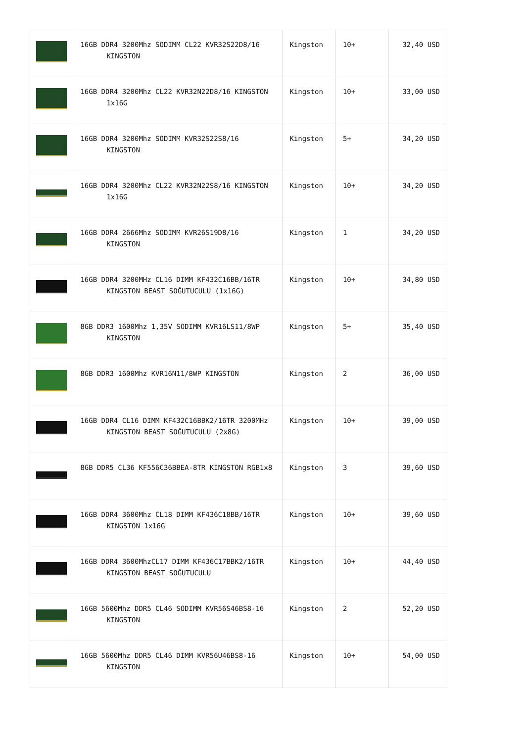| | 16GB DDR4 3200Mhz SODIMM CL22 KVR32S22D8/16 KINGSTON | Kingston | 10+ | 32,40 USD |
| | 16GB DDR4 3200Mhz CL22 KVR32N22D8/16 KINGSTON 1x16G | Kingston | 10+ | 33,00 USD |
| | 16GB DDR4 3200Mhz SODIMM KVR32S22S8/16 KINGSTON | Kingston | 5+ | 34,20 USD |
| | 16GB DDR4 3200Mhz CL22 KVR32N22S8/16 KINGSTON 1x16G | Kingston | 10+ | 34,20 USD |
| | 16GB DDR4 2666Mhz SODIMM KVR26S19D8/16 KINGSTON | Kingston | 1 | 34,20 USD |
| | 16GB DDR4 3200MHz CL16 DIMM KF432C16BB/16TR KINGSTON BEAST SOĞUTUCULU (1x16G) | Kingston | 10+ | 34,80 USD |
| | 8GB DDR3 1600Mhz 1,35V SODIMM KVR16LS11/8WP KINGSTON | Kingston | 5+ | 35,40 USD |
| | 8GB DDR3 1600Mhz KVR16N11/8WP KINGSTON | Kingston | 2 | 36,00 USD |
| | 16GB DDR4 CL16 DIMM KF432C16BBK2/16TR 3200MHz KINGSTON BEAST SOĞUTUCULU (2x8G) | Kingston | 10+ | 39,00 USD |
| | 8GB DDR5 CL36 KF556C36BBEA-8TR KINGSTON RGB1x8 | Kingston | 3 | 39,60 USD |
| | 16GB DDR4 3600Mhz CL18 DIMM KF436C18BB/16TR KINGSTON 1x16G | Kingston | 10+ | 39,60 USD |
| | 16GB DDR4 3600MhzCL17 DIMM KF436C17BBK2/16TR KINGSTON BEAST SOĞUTUCULU | Kingston | 10+ | 44,40 USD |
| | 16GB 5600Mhz DDR5 CL46 SODIMM KVR56S46BS8-16 KINGSTON | Kingston | 2 | 52,20 USD |
| | 16GB 5600Mhz DDR5 CL46 DIMM KVR56U46BS8-16 KINGSTON | Kingston | 10+ | 54,00 USD |